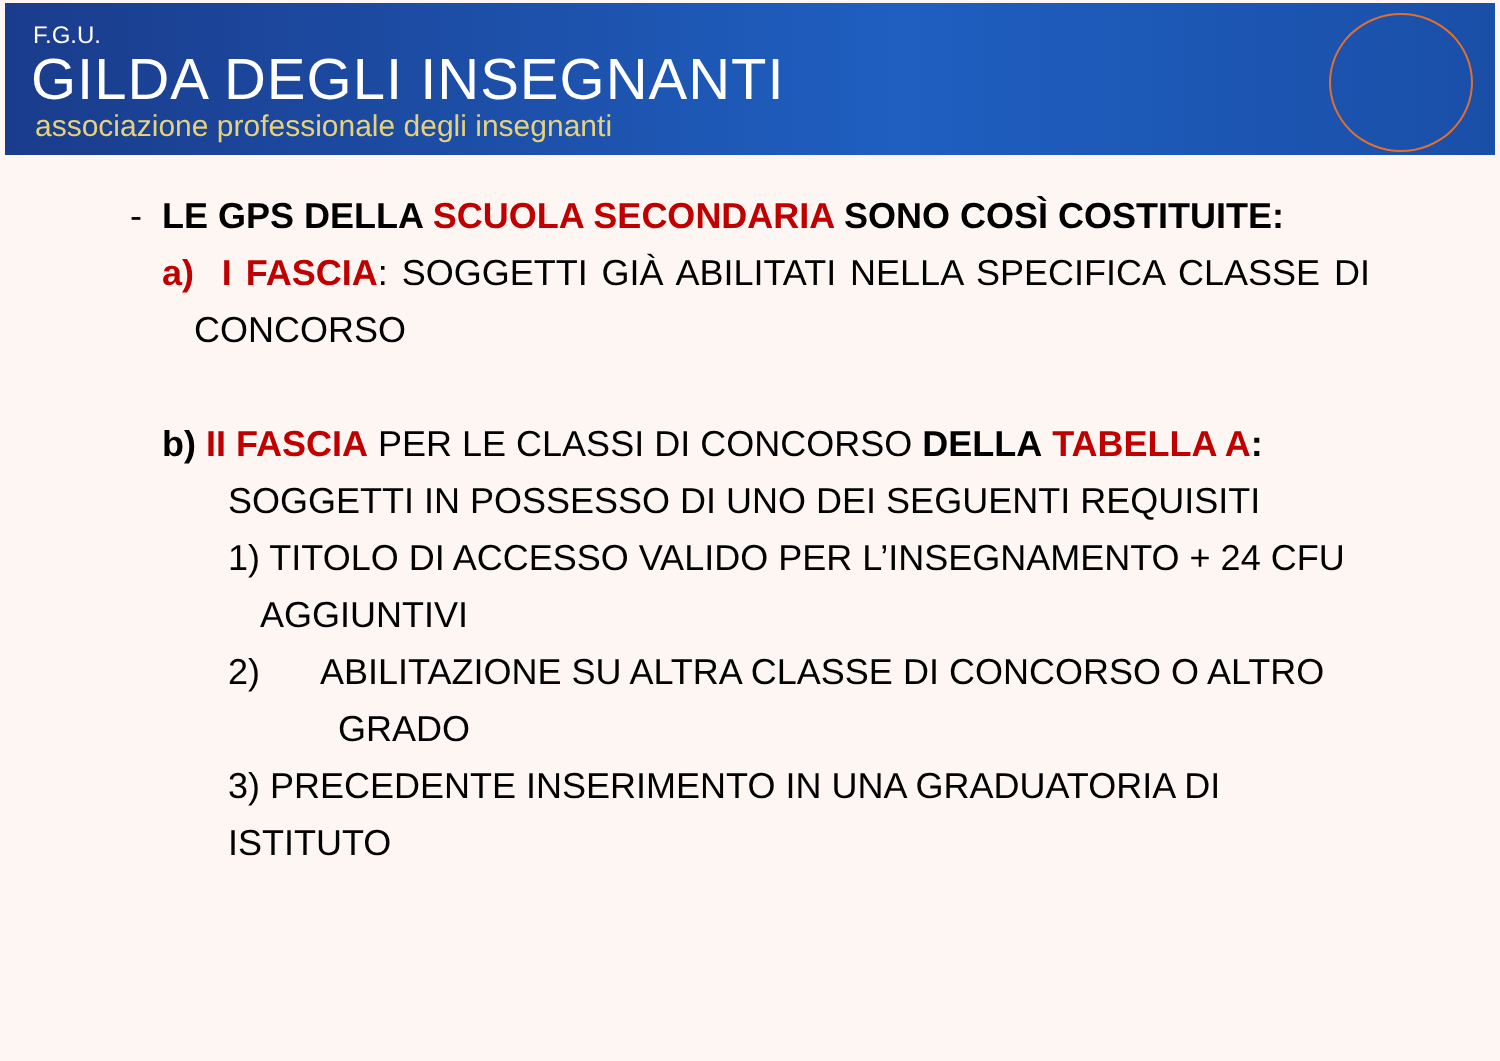F.G.U.
GILDA DEGLI INSEGNANTI
associazione professionale degli insegnanti
- LE GPS DELLA SCUOLA SECONDARIA SONO COSÌ COSTITUITE:
a) I FASCIA: SOGGETTI GIÀ ABILITATI NELLA SPECIFICA CLASSE DI CONCORSO
b) II FASCIA PER LE CLASSI DI CONCORSO DELLA TABELLA A:
SOGGETTI IN POSSESSO DI UNO DEI SEGUENTI REQUISITI
1) TITOLO DI ACCESSO VALIDO PER L’INSEGNAMENTO + 24 CFU AGGIUNTIVI
2) ABILITAZIONE SU ALTRA CLASSE DI CONCORSO O ALTRO
GRADO
3) PRECEDENTE INSERIMENTO IN UNA GRADUATORIA DI ISTITUTO